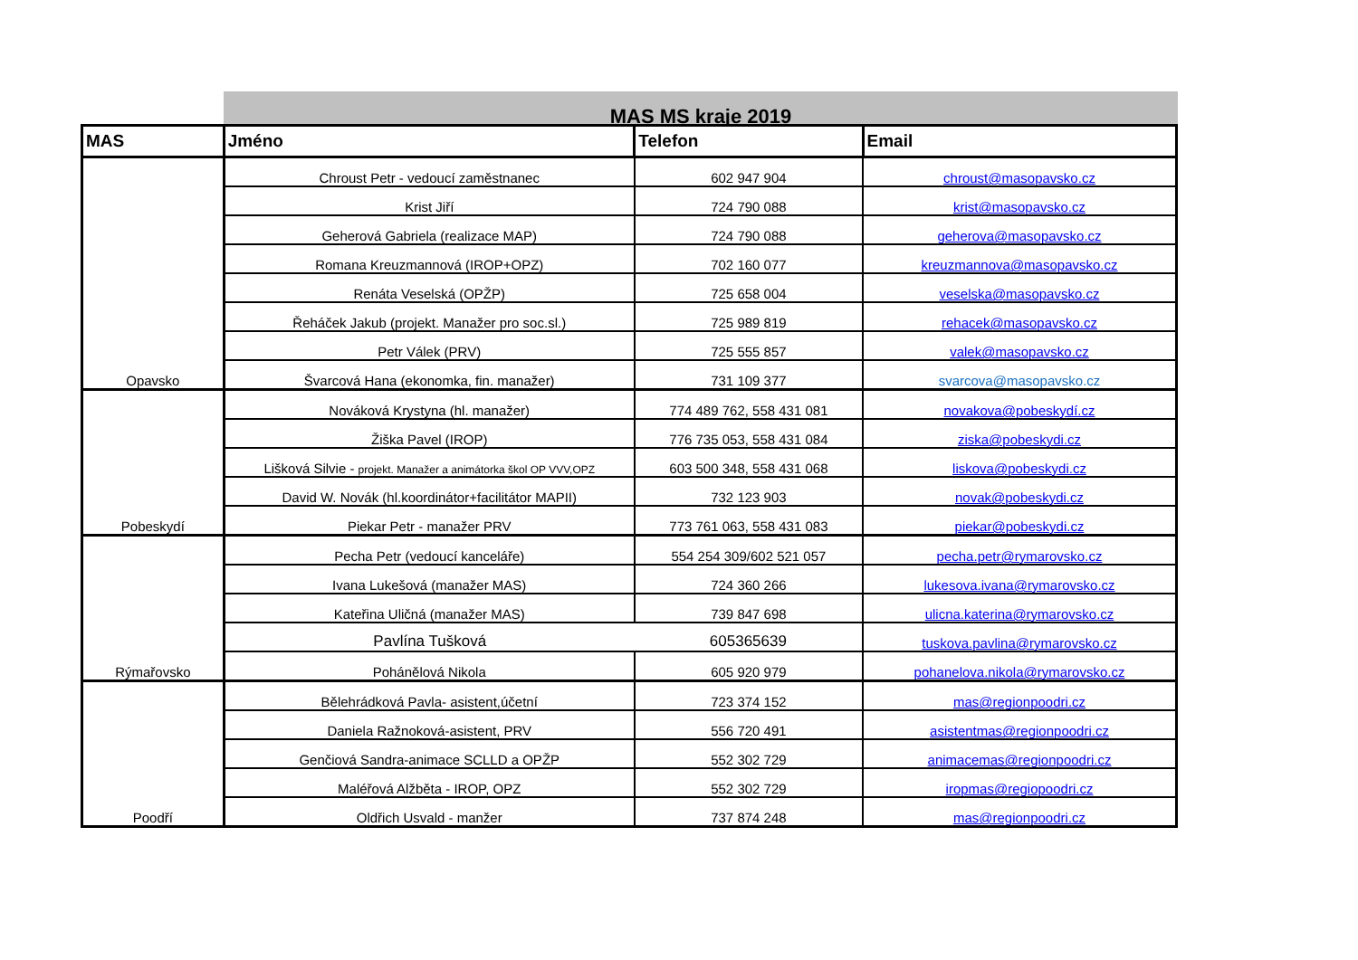MAS MS kraje 2019
| MAS | Jméno | Telefon | Email |
| --- | --- | --- | --- |
| Opavsko | Chroust Petr - vedoucí zaměstnanec | 602 947 904 | chroust@masopavsko.cz |
| | Krist Jiří | 724 790 088 | krist@masopavsko.cz |
| | Geherová Gabriela (realizace MAP) | 724 790 088 | geherova@masopavsko.cz |
| | Romana Kreuzmannová (IROP+OPZ) | 702 160 077 | kreuzmannova@masopavsko.cz |
| | Renáta Veselská (OPŽP) | 725 658 004 | veselska@masopavsko.cz |
| | Řeháček Jakub (projekt. Manažer pro soc.sl.) | 725 989 819 | rehacek@masopavsko.cz |
| | Petr Válek (PRV) | 725 555 857 | valek@masopavsko.cz |
| | Švarcová Hana (ekonomka, fin. manažer) | 731 109 377 | svarcova@masopavsko.cz |
| Pobeskydí | Nováková Krystyna (hl. manažer) | 774 489 762, 558 431 081 | novakova@pobeskydí.cz |
| | Žiška Pavel (IROP) | 776 735 053, 558 431 084 | ziska@pobeskydi.cz |
| | Lišková Silvie - projekt. Manažer a animátorka škol OP VVV,OPZ | 603 500 348, 558 431 068 | liskova@pobeskydi.cz |
| | David W. Novák (hl.koordinátor+facilitátor MAPII) | 732 123 903 | novak@pobeskydi.cz |
| | Piekar Petr - manažer PRV | 773 761 063, 558 431 083 | piekar@pobeskydi.cz |
| Rýmařovsko | Pecha Petr (vedoucí kanceláře) | 554 254 309/602 521 057 | pecha.petr@rymarovsko.cz |
| | Ivana Lukešová (manažer MAS) | 724 360 266 | lukesova.ivana@rymarovsko.cz |
| | Kateřina Uličná (manažer MAS) | 739 847 698 | ulicna.katerina@rymarovsko.cz |
| | Pavlína Tušková | 605365639 | tuskova.pavlina@rymarovsko.cz |
| | Poháněl­ová Nikola | 605 920 979 | pohanelova.nikola@rymarovsko.cz |
| Poodří | Bělehrádková Pavla- asistent,účetní | 723 374 152 | mas@regionpoodri.cz |
| | Daniela Ražnoková-asistent, PRV | 556 720 491 | asistentmas@regionpoodri.cz |
| | Genčiová Sandra-animace SCLLD a OPŽP | 552 302 729 | animacemas@regionpoodri.cz |
| | Maléřová Alžběta - IROP, OPZ | 552 302 729 | iropmas@regiopoodri.cz |
| | Oldřich Usvald - manžer | 737 874 248 | mas@regionpoodri.cz |